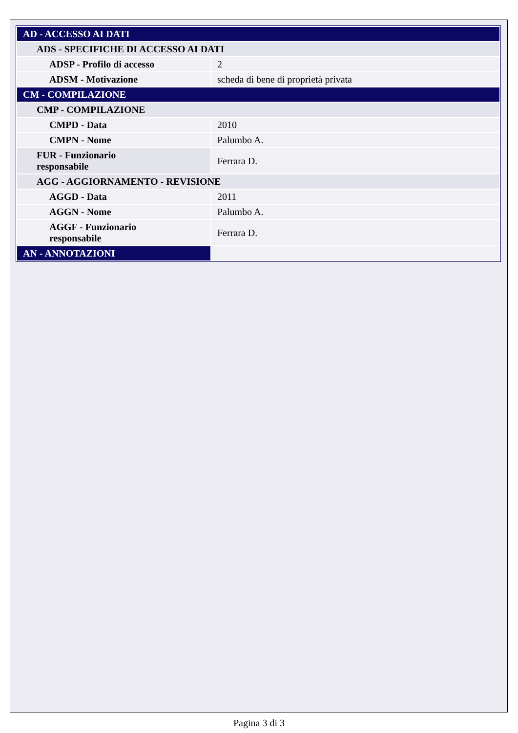| AD - ACCESSO AI DATI | |
| ADS - SPECIFICHE DI ACCESSO AI DATI | |
| ADSP - Profilo di accesso | 2 |
| ADSM - Motivazione | scheda di bene di proprietà privata |
| CM - COMPILAZIONE | |
| CMP - COMPILAZIONE | |
| CMPD - Data | 2010 |
| CMPN - Nome | Palumbo A. |
| FUR - Funzionario responsabile | Ferrara D. |
| AGG - AGGIORNAMENTO - REVISIONE | |
| AGGD - Data | 2011 |
| AGGN - Nome | Palumbo A. |
| AGGF - Funzionario responsabile | Ferrara D. |
| AN - ANNOTAZIONI | |
Pagina 3 di 3